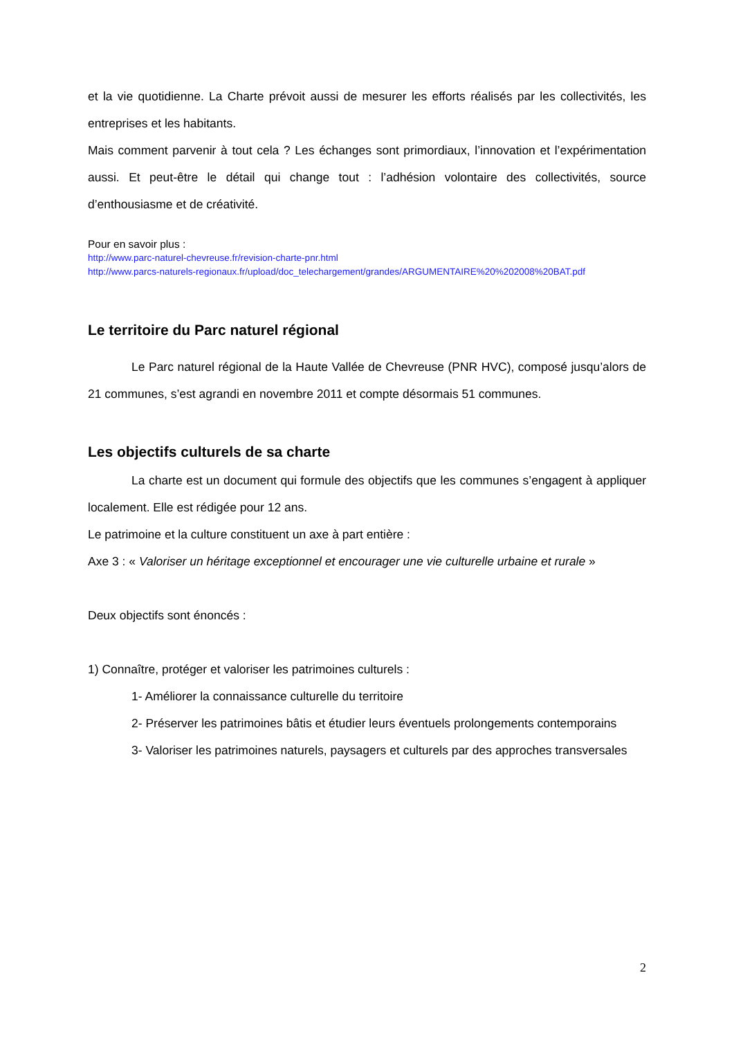et la vie quotidienne. La Charte prévoit aussi de mesurer les efforts réalisés par les collectivités, les entreprises et les habitants.
Mais comment parvenir à tout cela ? Les échanges sont primordiaux, l’innovation et l’expérimentation aussi. Et peut-être le détail qui change tout : l’adhésion volontaire des collectivités, source d’enthousiasme et de créativité.
Pour en savoir plus :
http://www.parc-naturel-chevreuse.fr/revision-charte-pnr.html
http://www.parcs-naturels-regionaux.fr/upload/doc_telechargement/grandes/ARGUMENTAIRE%20%202008%20BAT.pdf
Le territoire du Parc naturel régional
Le Parc naturel régional de la Haute Vallée de Chevreuse (PNR HVC), composé jusqu’alors de 21 communes, s’est agrandi en novembre 2011 et compte désormais 51 communes.
Les objectifs culturels de sa charte
La charte est un document qui formule des objectifs que les communes s’engagent à appliquer localement. Elle est rédigée pour 12 ans.
Le patrimoine et la culture constituent un axe à part entière :
Axe 3 : « Valoriser un héritage exceptionnel et encourager une vie culturelle urbaine et rurale »
Deux objectifs sont énoncés :
1) Connaître, protéger et valoriser les patrimoines culturels :
1- Améliorer la connaissance culturelle du territoire
2- Préserver les patrimoines bâtis et étudier leurs éventuels prolongements contemporains
3- Valoriser les patrimoines naturels, paysagers et culturels par des approches transversales
2